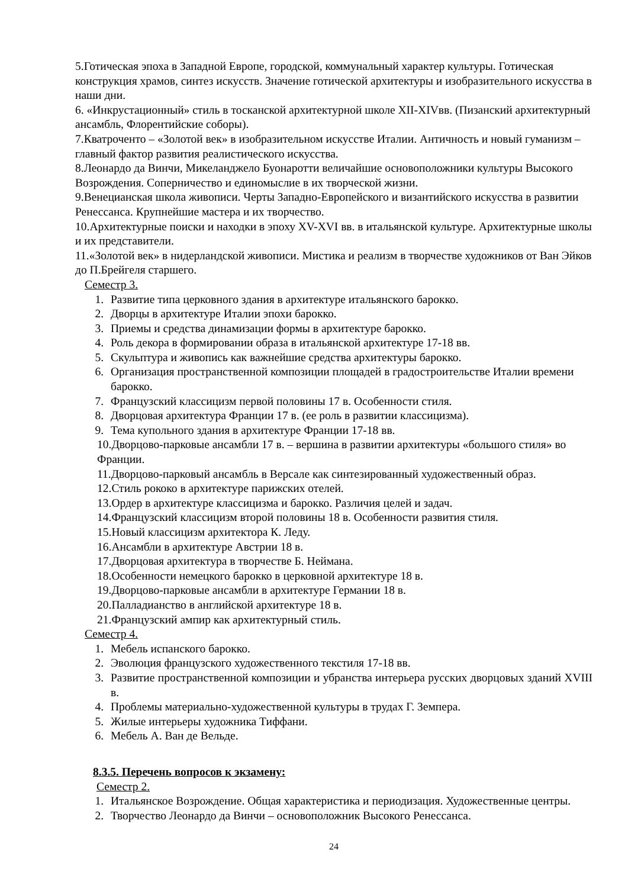5.Готическая эпоха в Западной Европе, городской, коммунальный характер культуры. Готическая конструкция храмов, синтез искусств. Значение готической архитектуры и изобразительного искусства в наши дни.
6. «Инкрустационный» стиль в тосканской архитектурной школе XII-XIVвв. (Пизанский архитектурный ансамбль, Флорентийские соборы).
7.Кватроченто – «Золотой век» в изобразительном искусстве Италии. Античность и новый гуманизм – главный фактор развития реалистического искусства.
8.Леонардо да Винчи, Микеланджело Буонаротти величайшие основоположники культуры Высокого Возрождения. Соперничество и единомыслие в их творческой жизни.
9.Венецианская школа живописи. Черты Западно-Европейского и византийского искусства в развитии Ренессанса. Крупнейшие мастера и их творчество.
10.Архитектурные поиски и находки в эпоху XV-XVI вв. в итальянской культуре. Архитектурные школы и их представители.
11.«Золотой век» в нидерландской живописи. Мистика и реализм в творчестве художников от Ван Эйков до П.Брейгеля старшего.
Семестр 3.
1. Развитие типа церковного здания в архитектуре итальянского барокко.
2. Дворцы в архитектуре Италии эпохи барокко.
3. Приемы и средства динамизации формы в архитектуре барокко.
4. Роль декора в формировании образа в итальянской архитектуре 17-18 вв.
5. Скульптура и живопись как важнейшие средства архитектуры барокко.
6. Организация пространственной композиции площадей в градостроительстве Италии времени барокко.
7. Французский классицизм первой половины 17 в. Особенности стиля.
8. Дворцовая архитектура Франции 17 в. (ее роль в развитии классицизма).
9. Тема купольного здания в архитектуре Франции 17-18 вв.
10.Дворцово-парковые ансамбли 17 в. – вершина в развитии архитектуры «большого стиля» во Франции.
11.Дворцово-парковый ансамбль в Версале как синтезированный художественный образ.
12.Стиль рококо в архитектуре парижских отелей.
13.Ордер в архитектуре классицизма и барокко. Различия целей и задач.
14.Французский классицизм второй половины 18 в. Особенности развития стиля.
15.Новый классицизм архитектора К. Леду.
16.Ансамбли в архитектуре Австрии 18 в.
17.Дворцовая архитектура в творчестве Б. Неймана.
18.Особенности немецкого барокко в церковной архитектуре 18 в.
19.Дворцово-парковые ансамбли в архитектуре Германии 18 в.
20.Палладианство в английской архитектуре 18 в.
21.Французский ампир как архитектурный стиль.
Семестр 4.
1. Мебель испанского барокко.
2. Эволюция французского художественного текстиля 17-18 вв.
3. Развитие пространственной композиции и убранства интерьера русских дворцовых зданий XVIII в.
4. Проблемы материально-художественной культуры в трудах Г. Земпера.
5. Жилые интерьеры художника Тиффани.
6. Мебель А. Ван де Вельде.
8.3.5. Перечень вопросов к экзамену:
Семестр 2.
1. Итальянское Возрождение. Общая характеристика и периодизация. Художественные центры.
2. Творчество Леонардо да Винчи – основоположник Высокого Ренессанса.
24